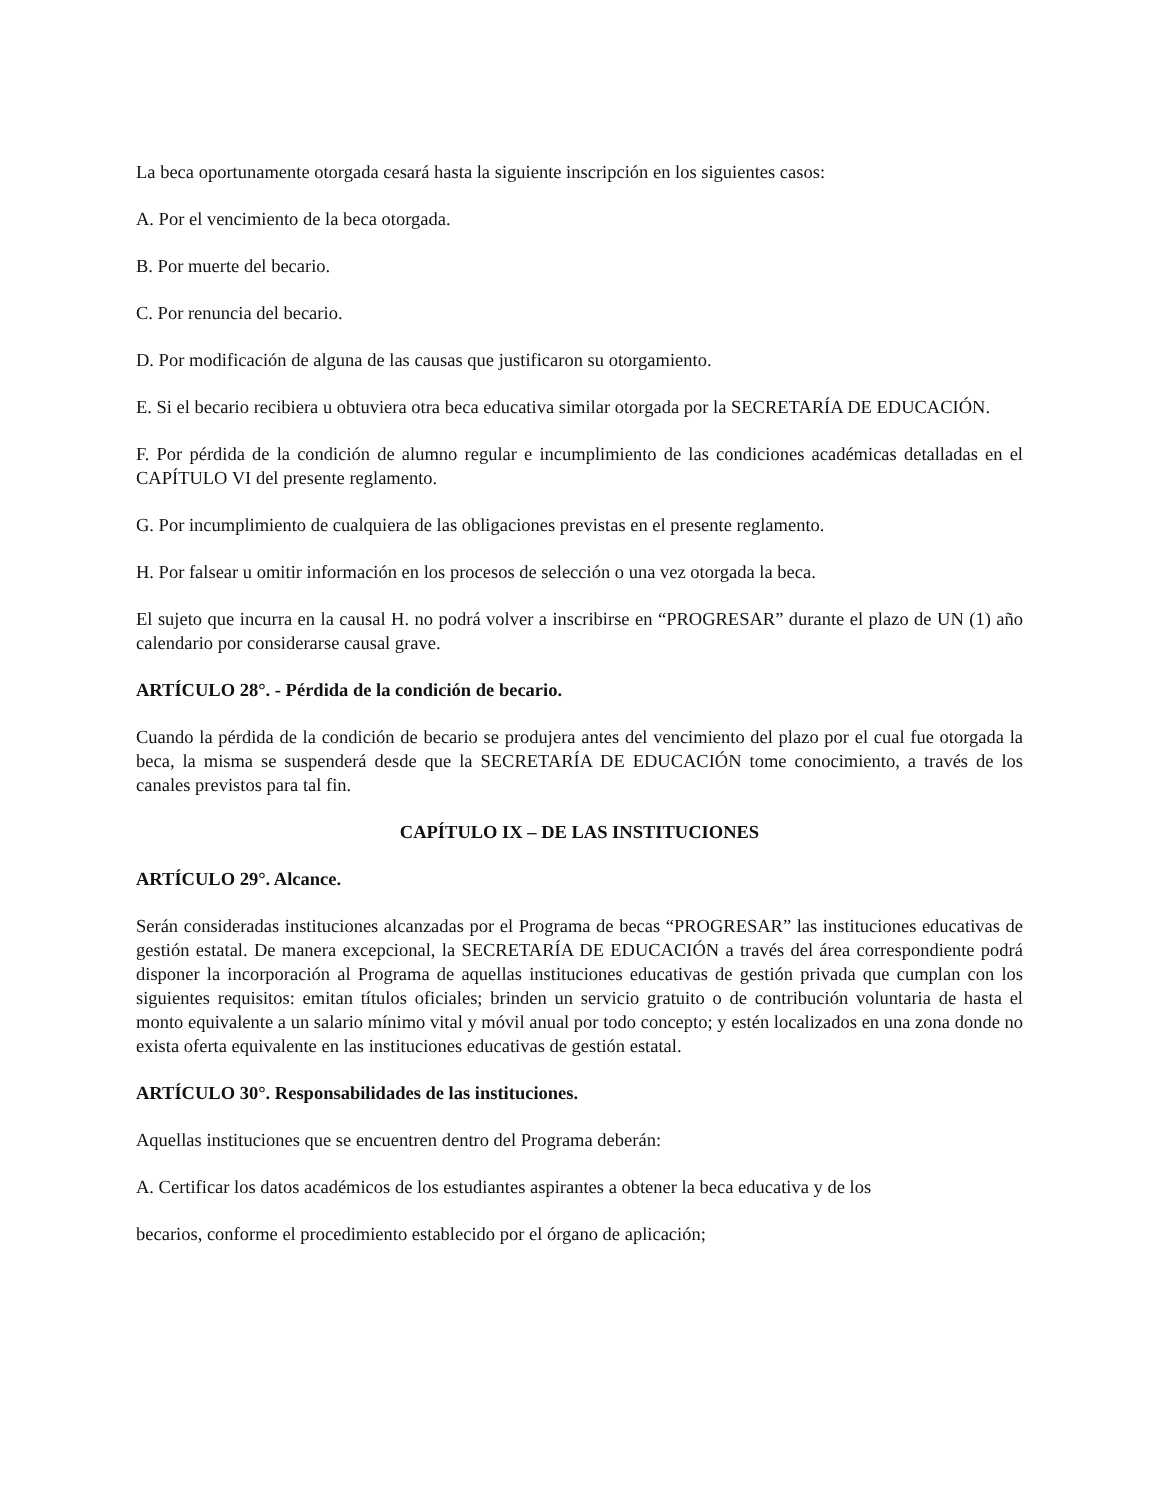La beca oportunamente otorgada cesará hasta la siguiente inscripción en los siguientes casos:
A. Por el vencimiento de la beca otorgada.
B. Por muerte del becario.
C. Por renuncia del becario.
D. Por modificación de alguna de las causas que justificaron su otorgamiento.
E. Si el becario recibiera u obtuviera otra beca educativa similar otorgada por la SECRETARÍA DE EDUCACIÓN.
F. Por pérdida de la condición de alumno regular e incumplimiento de las condiciones académicas detalladas en el CAPÍTULO VI del presente reglamento.
G. Por incumplimiento de cualquiera de las obligaciones previstas en el presente reglamento.
H. Por falsear u omitir información en los procesos de selección o una vez otorgada la beca.
El sujeto que incurra en la causal H. no podrá volver a inscribirse en “PROGRESAR” durante el plazo de UN (1) año calendario por considerarse causal grave.
ARTÍCULO 28°. - Pérdida de la condición de becario.
Cuando la pérdida de la condición de becario se produjera antes del vencimiento del plazo por el cual fue otorgada la beca, la misma se suspenderá desde que la SECRETARÍA DE EDUCACIÓN tome conocimiento, a través de los canales previstos para tal fin.
CAPÍTULO IX – DE LAS INSTITUCIONES
ARTÍCULO 29°. Alcance.
Serán consideradas instituciones alcanzadas por el Programa de becas “PROGRESAR” las instituciones educativas de gestión estatal. De manera excepcional, la SECRETARÍA DE EDUCACIÓN a través del área correspondiente podrá disponer la incorporación al Programa de aquellas instituciones educativas de gestión privada que cumplan con los siguientes requisitos: emitan títulos oficiales; brinden un servicio gratuito o de contribución voluntaria de hasta el monto equivalente a un salario mínimo vital y móvil anual por todo concepto; y estén localizados en una zona donde no exista oferta equivalente en las instituciones educativas de gestión estatal.
ARTÍCULO 30°. Responsabilidades de las instituciones.
Aquellas instituciones que se encuentren dentro del Programa deberán:
A. Certificar los datos académicos de los estudiantes aspirantes a obtener la beca educativa y de los
becarios, conforme el procedimiento establecido por el órgano de aplicación;